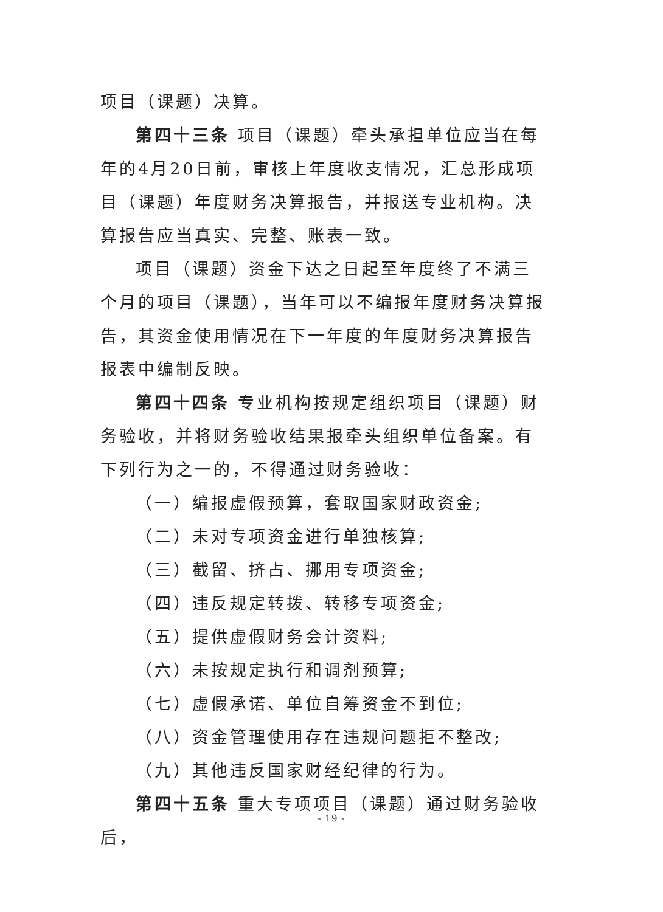项目（课题）决算。
第四十三条 项目（课题）牵头承担单位应当在每年的4月20日前，审核上年度收支情况，汇总形成项目（课题）年度财务决算报告，并报送专业机构。决算报告应当真实、完整、账表一致。
项目（课题）资金下达之日起至年度终了不满三个月的项目（课题），当年可以不编报年度财务决算报告，其资金使用情况在下一年度的年度财务决算报告报表中编制反映。
第四十四条 专业机构按规定组织项目（课题）财务验收，并将财务验收结果报牵头组织单位备案。有下列行为之一的，不得通过财务验收：
（一）编报虚假预算，套取国家财政资金;
（二）未对专项资金进行单独核算;
（三）截留、挤占、挪用专项资金;
（四）违反规定转拨、转移专项资金;
（五）提供虚假财务会计资料;
（六）未按规定执行和调剂预算;
（七）虚假承诺、单位自筹资金不到位;
（八）资金管理使用存在违规问题拒不整改;
（九）其他违反国家财经纪律的行为。
第四十五条 重大专项项目（课题）通过财务验收后，
- 19 -